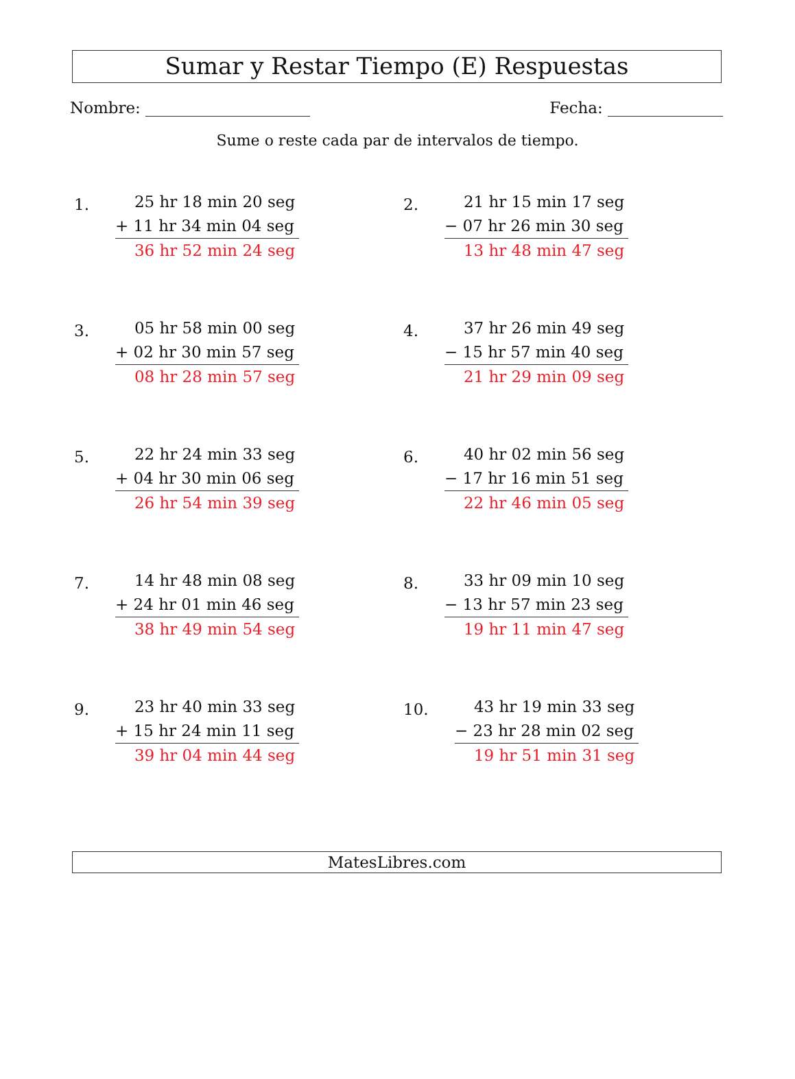Sumar y Restar Tiempo (E) Respuestas
Nombre: Fecha:
Sume o reste cada par de intervalos de tiempo.
1.
25 hr 18 min 20 seg
+ 11 hr 34 min 04 seg
36 hr 52 min 24 seg
2.
21 hr 15 min 17 seg
− 07 hr 26 min 30 seg
13 hr 48 min 47 seg
3.
05 hr 58 min 00 seg
+ 02 hr 30 min 57 seg
08 hr 28 min 57 seg
4.
37 hr 26 min 49 seg
− 15 hr 57 min 40 seg
21 hr 29 min 09 seg
5.
22 hr 24 min 33 seg
+ 04 hr 30 min 06 seg
26 hr 54 min 39 seg
6.
40 hr 02 min 56 seg
− 17 hr 16 min 51 seg
22 hr 46 min 05 seg
7.
14 hr 48 min 08 seg
+ 24 hr 01 min 46 seg
38 hr 49 min 54 seg
8.
33 hr 09 min 10 seg
− 13 hr 57 min 23 seg
19 hr 11 min 47 seg
9.
23 hr 40 min 33 seg
+ 15 hr 24 min 11 seg
39 hr 04 min 44 seg
10.
43 hr 19 min 33 seg
− 23 hr 28 min 02 seg
19 hr 51 min 31 seg
MatesLibres.com